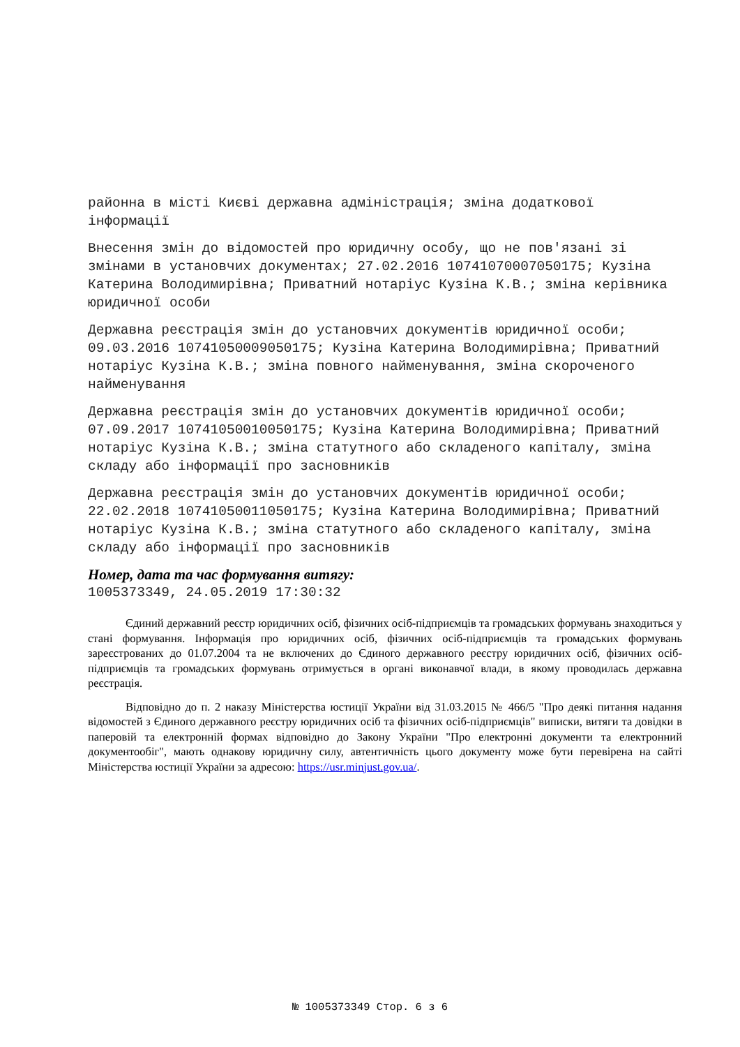районна в місті Києві державна адміністрація; зміна додаткової інформації
Внесення змін до відомостей про юридичну особу, що не пов'язані зі змінами в установчих документах; 27.02.2016 10741070007050175; Кузіна Катерина Володимирівна; Приватний нотаріус Кузіна К.В.; зміна керівника юридичної особи
Державна реєстрація змін до установчих документів юридичної особи; 09.03.2016 10741050009050175; Кузіна Катерина Володимирівна; Приватний нотаріус Кузіна К.В.; зміна повного найменування, зміна скороченого найменування
Державна реєстрація змін до установчих документів юридичної особи; 07.09.2017 10741050010050175; Кузіна Катерина Володимирівна; Приватний нотаріус Кузіна К.В.; зміна статутного або складеного капіталу, зміна складу або інформації про засновників
Державна реєстрація змін до установчих документів юридичної особи; 22.02.2018 10741050011050175; Кузіна Катерина Володимирівна; Приватний нотаріус Кузіна К.В.; зміна статутного або складеного капіталу, зміна складу або інформації про засновників
Номер, дата та час формування витягу:
1005373349, 24.05.2019 17:30:32
Єдиний державний реєстр юридичних осіб, фізичних осіб-підприємців та громадських формувань знаходиться у стані формування. Інформація про юридичних осіб, фізичних осіб-підприємців та громадських формувань зареєстрованих до 01.07.2004 та не включених до Єдиного державного реєстру юридичних осіб, фізичних осіб-підприємців та громадських формувань отримується в органі виконавчої влади, в якому проводилась державна реєстрація.
Відповідно до п. 2 наказу Міністерства юстиції України від 31.03.2015 № 466/5 "Про деякі питання надання відомостей з Єдиного державного реєстру юридичних осіб та фізичних осіб-підприємців" виписки, витяги та довідки в паперовій та електронній формах відповідно до Закону України "Про електронні документи та електронний документообіг", мають однакову юридичну силу, автентичність цього документу може бути перевірена на сайті Міністерства юстиції України за адресою: https://usr.minjust.gov.ua/.
№ 1005373349 Стор. 6 з 6